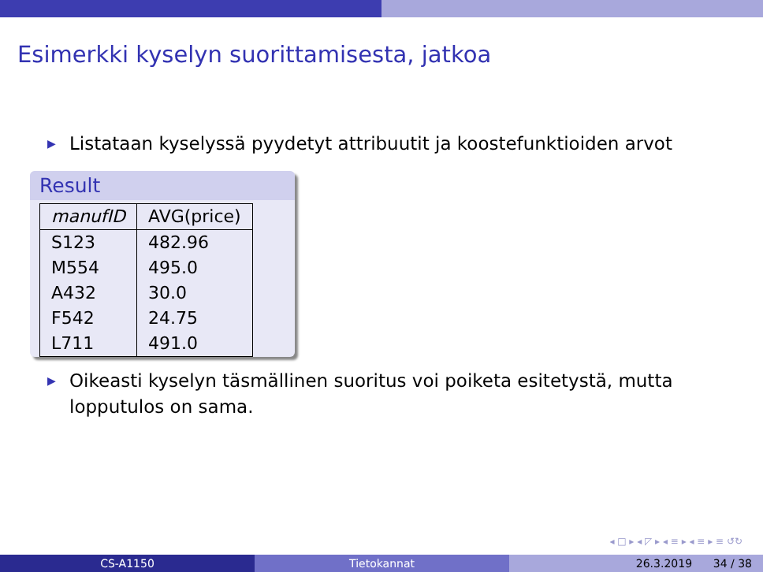Esimerkki kyselyn suorittamisesta, jatkoa
▶ Listataan kyselyssä pyydetyt attribuutit ja koostefunktioiden arvot
Result
| manufID | AVG(price) |
| --- | --- |
| S123 | 482.96 |
| M554 | 495.0 |
| A432 | 30.0 |
| F542 | 24.75 |
| L711 | 491.0 |
▶ Oikeasti kyselyn täsmällinen suoritus voi poiketa esitetystä, mutta lopputulos on sama.
◂ □ ▸ ◂ ◸ ▸ ◂ ≡ ▸ ◂ ≡ ▸ ≡ ↺↻
CS-A1150 Tietokannat 26.3.2019 34 / 38